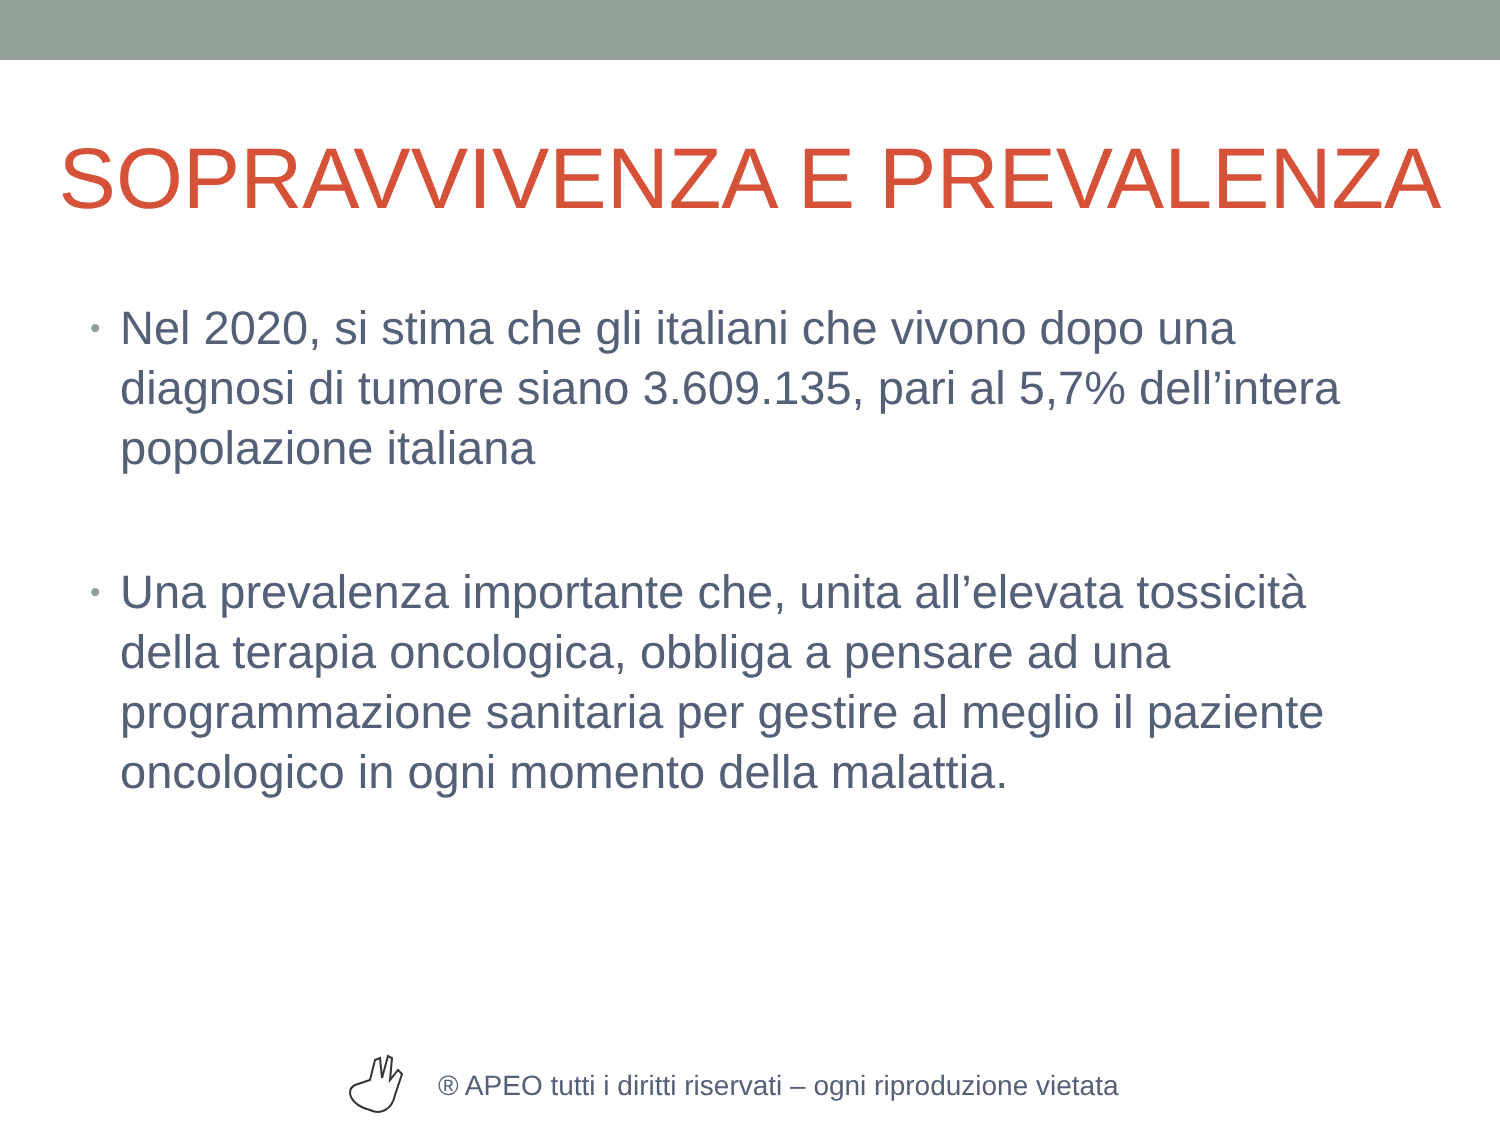SOPRAVVIVENZA E PREVALENZA
• Nel 2020, si stima che gli italiani che vivono dopo una diagnosi di tumore siano 3.609.135, pari al 5,7% dell’intera popolazione italiana
• Una prevalenza importante che, unita all’elevata tossicità della terapia oncologica, obbliga a pensare ad una programmazione sanitaria per gestire al meglio il paziente oncologico in ogni momento della malattia.
® APEO tutti i diritti riservati – ogni riproduzione vietata